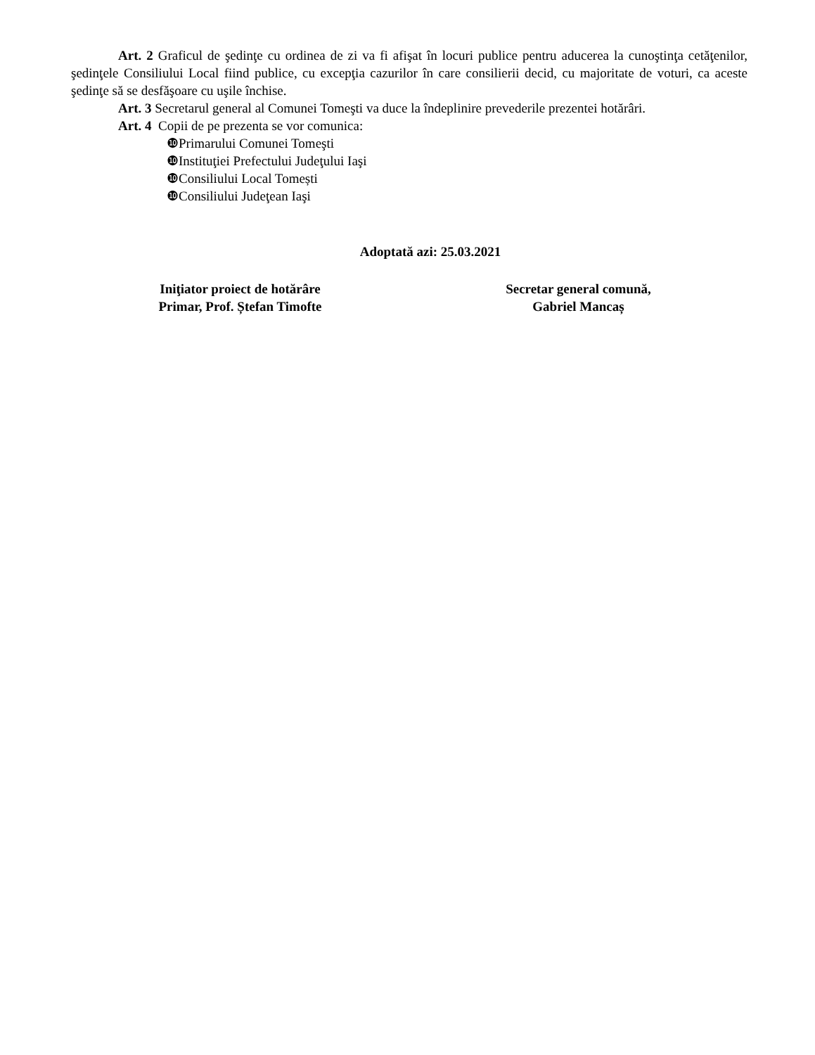Art. 2 Graficul de şedinţe cu ordinea de zi va fi afişat în locuri publice pentru aducerea la cunoştinţa cetăţenilor, şedinţele Consiliului Local fiind publice, cu excepţia cazurilor în care consilierii decid, cu majoritate de voturi, ca aceste şedinţe să se desfăşoare cu uşile închise.
Art. 3 Secretarul general al Comunei Tomeşti va duce la îndeplinire prevederile prezentei hotărâri.
Art. 4 Copii de pe prezenta se vor comunica:
❿Primarului Comunei Tomeşti
❿Instituţiei Prefectului Judeţului Iaşi
❿Consiliului Local Tomești
❿Consiliului Judeţean Iaşi
Adoptată azi: 25.03.2021
Iniţiator proiect de hotărâre
Primar, Prof. Ștefan Timofte
Secretar general comună,
Gabriel Mancaș